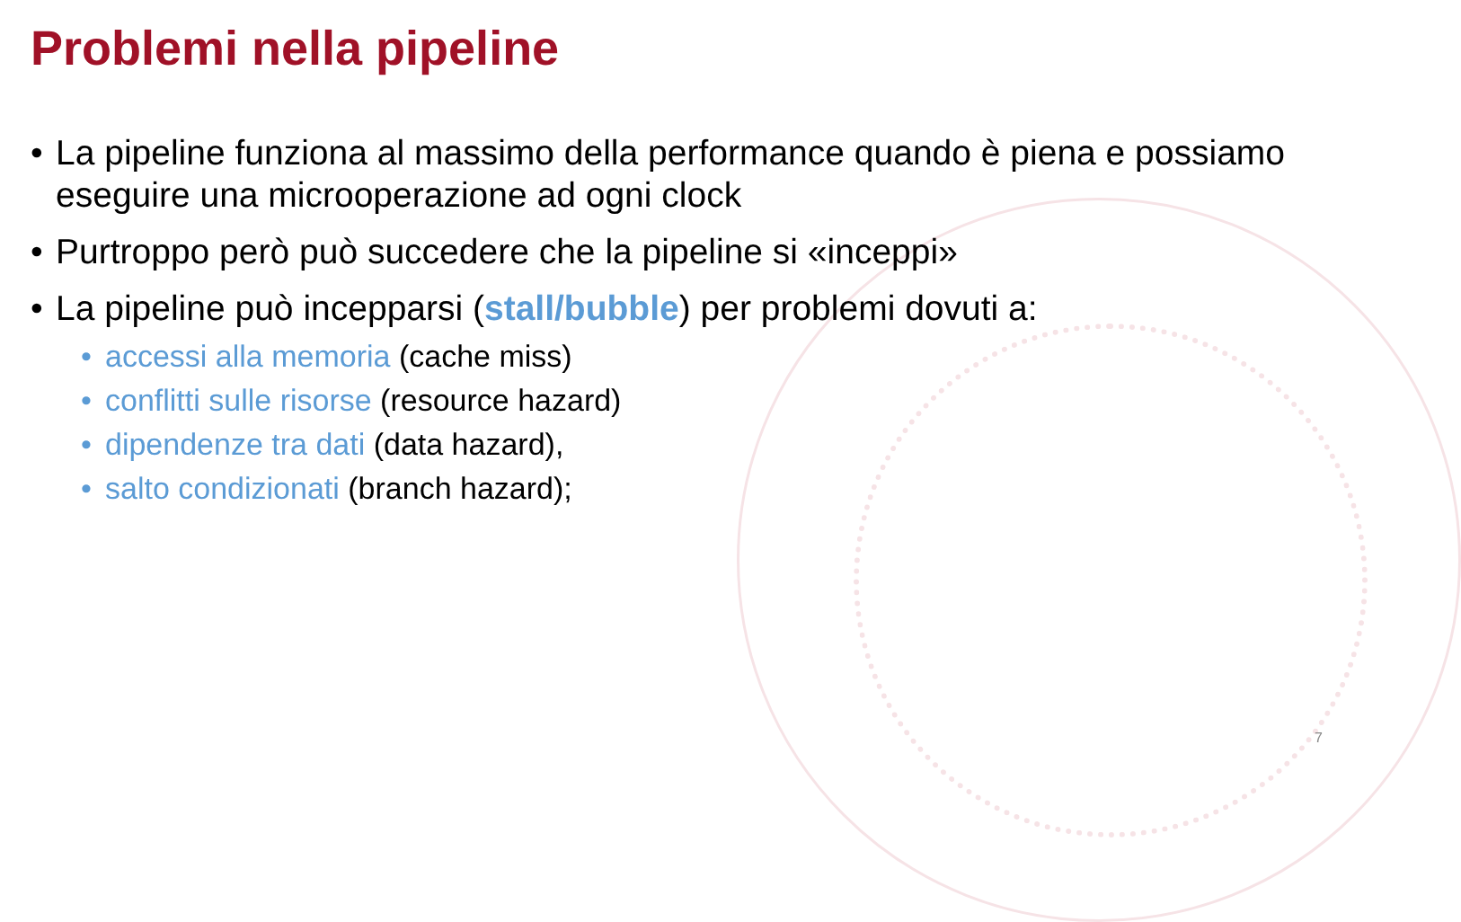Problemi nella pipeline
• La pipeline funziona al massimo della performance quando è piena e possiamo eseguire una microoperazione ad ogni clock
• Purtroppo però può succedere che la pipeline si «inceppi»
• La pipeline può incepparsi (stall/bubble) per problemi dovuti a:
• accessi alla memoria (cache miss)
• conflitti sulle risorse (resource hazard)
• dipendenze tra dati (data hazard),
• salto condizionati (branch hazard);
7